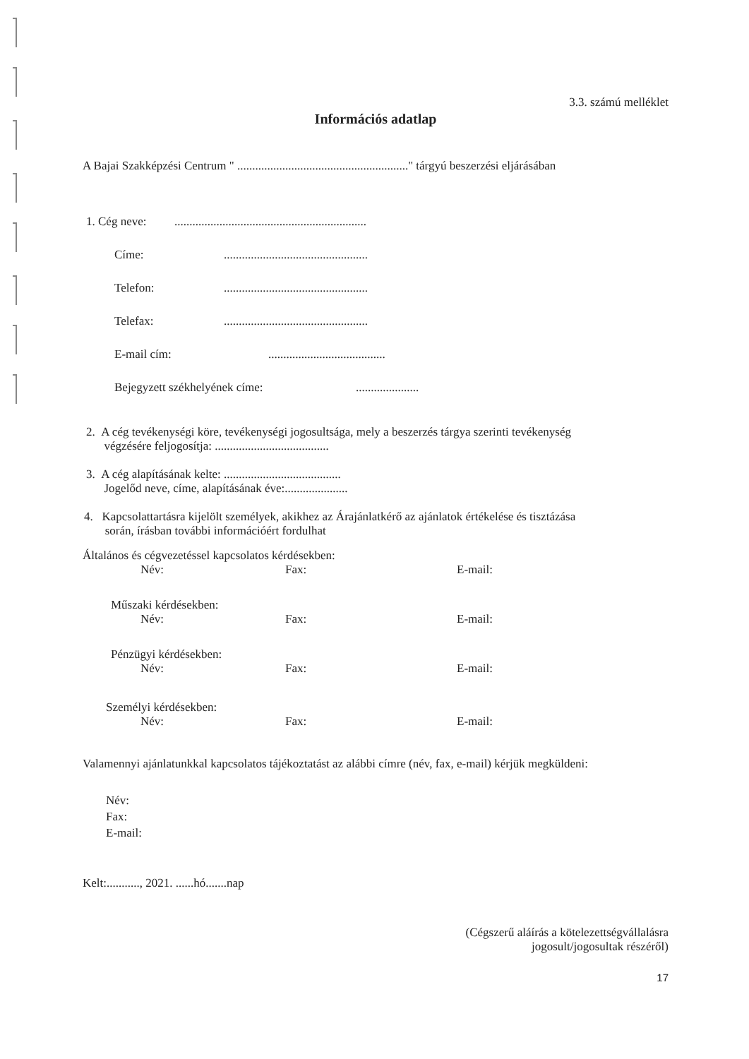3.3. számú melléklet
Információs adatlap
A Bajai Szakképzési Centrum " ........................................................." tárgyú beszerzési eljárásában
1. Cég neve:................................................................
Címe:................................................
Telefon:................................................
Telefax:................................................
E-mail cím:.......................................
Bejegyzett székhelyének címe:.....................
2. A cég tevékenységi köre, tevékenységi jogosultsága, mely a beszerzés tárgya szerinti tevékenység
végzésére feljogosítja: ......................................
3. A cég alapításának kelte: .......................................
Jogelőd neve, címe, alapításának éve:.....................
4. Kapcsolattartásra kijelölt személyek, akikhez az Árajánlatkérő az ajánlatok értékelése és tisztázása
során, írásban további információért fordulhat
Általános és cégvezetéssel kapcsolatos kérdésekben:
Név: Fax: E-mail:
Műszaki kérdésekben:
Név: Fax: E-mail:
Pénzügyi kérdésekben:
Név: Fax: E-mail:
Személyi kérdésekben:
Név: Fax: E-mail:
Valamennyi ajánlatunkkal kapcsolatos tájékoztatást az alábbi címre (név, fax, e-mail) kérjük megküldeni:
Név:
Fax:
E-mail:
Kelt:..........., 2021. ......hó.......nap
(Cégszerű aláírás a kötelezettségvállalásra
jogosult/jogosultak részéről)
17